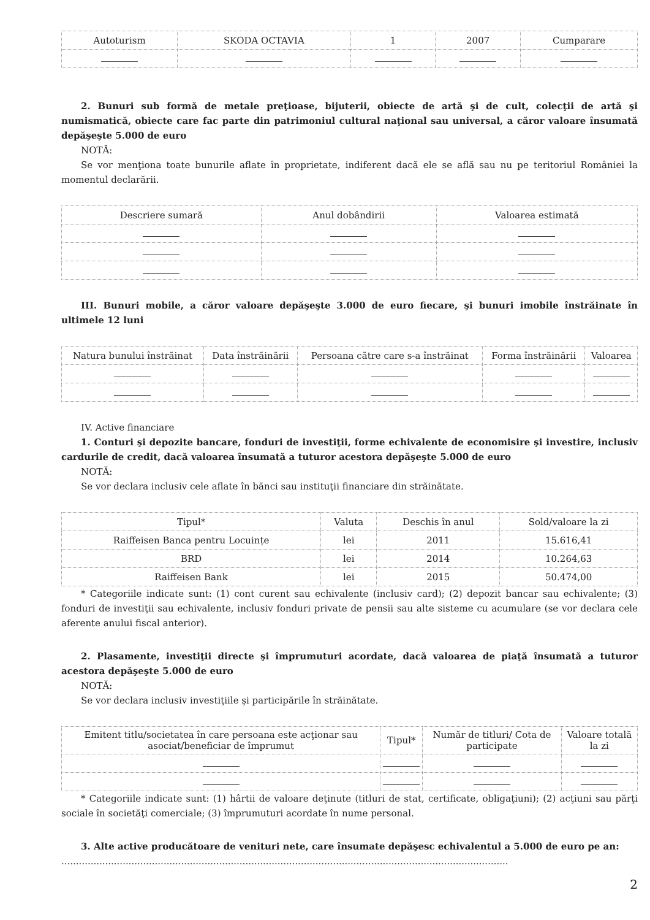| Autoturism | SKODA OCTAVIA | 1 | 2007 | Cumparare |
2. Bunuri sub formă de metale preţioase, bijuterii, obiecte de artă şi de cult, colecţii de artă şi numismatică, obiecte care fac parte din patrimoniul cultural naţional sau universal, a căror valoare însumată depăşeşte 5.000 de euro
NOTĂ:
Se vor menţiona toate bunurile aflate în proprietate, indiferent dacă ele se află sau nu pe teritoriul României la momentul declarării.
| Descriere sumară | Anul dobândirii | Valoarea estimată |
| --- | --- | --- |
III. Bunuri mobile, a căror valoare depăşeşte 3.000 de euro fiecare, şi bunuri imobile înstrăinate în ultimele 12 luni
| Natura bunului înstrăinat | Data înstrăinării | Persoana către care s-a înstrăinat | Forma înstrăinării | Valoarea |
| --- | --- | --- | --- | --- |
IV. Active financiare
1. Conturi şi depozite bancare, fonduri de investiţii, forme echivalente de economisire şi investire, inclusiv cardurile de credit, dacă valoarea însumată a tuturor acestora depăşeşte 5.000 de euro
NOTĂ:
Se vor declara inclusiv cele aflate în bănci sau instituţii financiare din străinătate.
| Tipul* | Valuta | Deschis în anul | Sold/valoare la zi |
| --- | --- | --- | --- |
| Raiffeisen Banca pentru Locuințe | lei | 2011 | 15.616,41 |
| BRD | lei | 2014 | 10.264,63 |
| Raiffeisen Bank | lei | 2015 | 50.474,00 |
* Categoriile indicate sunt: (1) cont curent sau echivalente (inclusiv card); (2) depozit bancar sau echivalente; (3) fonduri de investiţii sau echivalente, inclusiv fonduri private de pensii sau alte sisteme cu acumulare (se vor declara cele aferente anului fiscal anterior).
2. Plasamente, investiţii directe şi împrumuturi acordate, dacă valoarea de piaţă însumată a tuturor acestora depăşeşte 5.000 de euro
NOTĂ:
Se vor declara inclusiv investiţiile şi participările în străinătate.
| Emitent titlu/societatea în care persoana este acţionar sau asociat/beneficiar de împrumut | Tipul* | Număr de titluri/ Cota de participate | Valoare totală la zi |
| --- | --- | --- | --- |
* Categoriile indicate sunt: (1) hârtii de valoare deţinute (titluri de stat, certificate, obligaţiuni); (2) acţiuni sau părţi sociale în societăţi comerciale; (3) împrumuturi acordate în nume personal.
3. Alte active producătoare de venituri nete, care însumate depăşesc echivalentul a 5.000 de euro pe an:
.........................................................................................................................................................
2